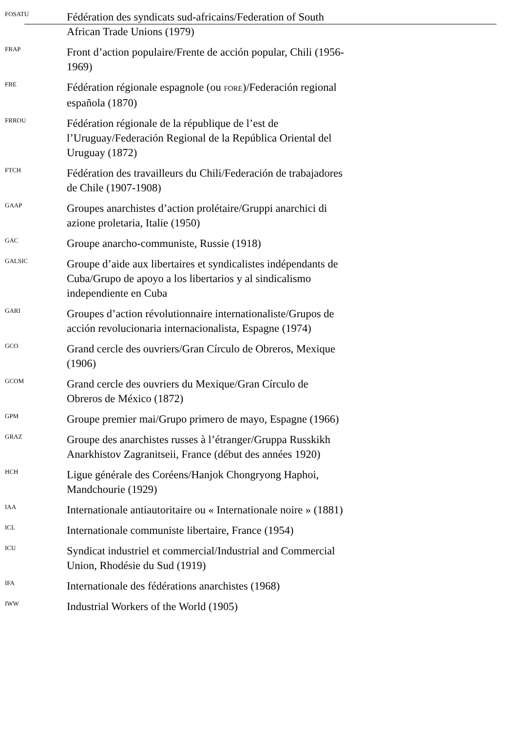FOSATU
Fédération des syndicats sud-africains/Federation of South African Trade Unions (1979)
FRAP
Front d’action populaire/Frente de acción popular, Chili (1956-1969)
FRE
Fédération régionale espagnole (ou FORE)/Federación regional española (1870)
FRROU
Fédération régionale de la république de l’est de l’Uruguay/Federación Regional de la República Oriental del Uruguay (1872)
FTCH
Fédération des travailleurs du Chili/Federación de trabajadores de Chile (1907-1908)
GAAP
Groupes anarchistes d’action prolétaire/Gruppi anarchici di azione proletaria, Italie (1950)
GAC
Groupe anarcho-communiste, Russie (1918)
GALSIC
Groupe d’aide aux libertaires et syndicalistes indépendants de Cuba/Grupo de apoyo a los libertarios y al sindicalismo independiente en Cuba
GARI
Groupes d’action révolutionnaire internationaliste/Grupos de acción revolucionaria internacionalista, Espagne (1974)
GCO
Grand cercle des ouvriers/Gran Círculo de Obreros, Mexique (1906)
GCOM
Grand cercle des ouvriers du Mexique/Gran Círculo de Obreros de México (1872)
GPM
Groupe premier mai/Grupo primero de mayo, Espagne (1966)
GRAZ
Groupe des anarchistes russes à l’étranger/Gruppa Russkikh Anarkhistov Zagranitseii, France (début des années 1920)
HCH
Ligue générale des Coréens/Hanjok Chongryong Haphoi, Mandchourie (1929)
IAA
Internationale antiautoritaire ou « Internationale noire » (1881)
ICL
Internationale communiste libertaire, France (1954)
ICU
Syndicat industriel et commercial/Industrial and Commercial Union, Rhodésie du Sud (1919)
IFA
Internationale des fédérations anarchistes (1968)
IWW
Industrial Workers of the World (1905)